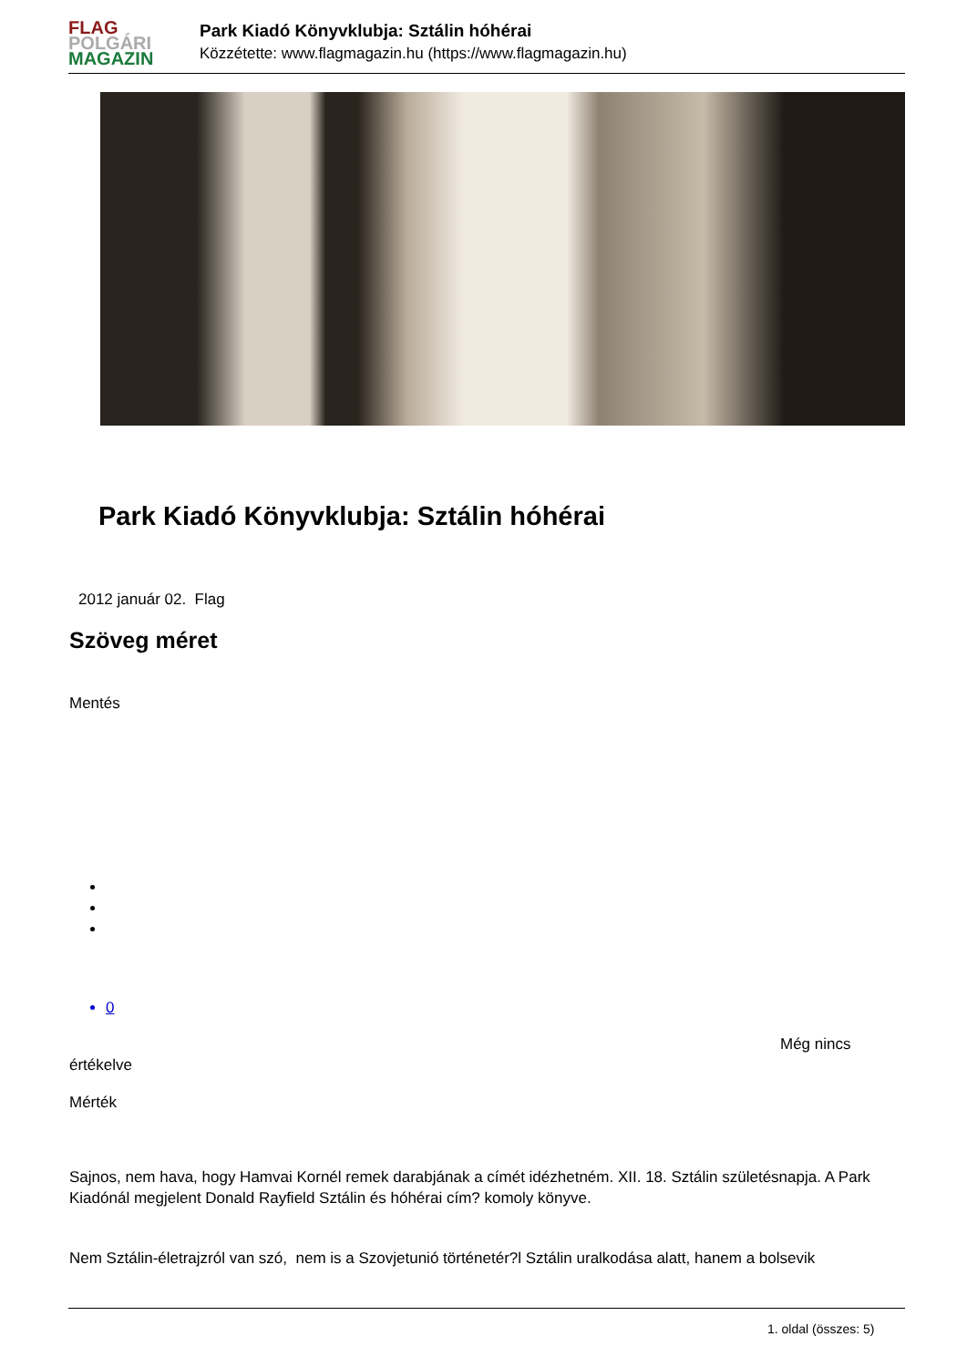FLAG
POLGÁRI
MAGAZIN
Park Kiadó Könyvklubja: Sztálin hóhérai
Közzétette: www.flagmagazin.hu (https://www.flagmagazin.hu)
Park Kiadó Könyvklubja: Sztálin hóhérai
2012 január 02. Flag
Szöveg méret
Mentés
0
Még nincs
értékelve
Mérték
Sajnos, nem hava, hogy Hamvai Kornél remek darabjának a címét idézhetném. XII. 18. Sztálin születésnapja. A Park Kiadónál megjelent Donald Rayfield Sztálin és hóhérai cím? komoly könyve.
Nem Sztálin-életrajzról van szó, nem is a Szovjetunió történetér?l Sztálin uralkodása alatt, hanem a bolsevik
1. oldal (összes: 5)